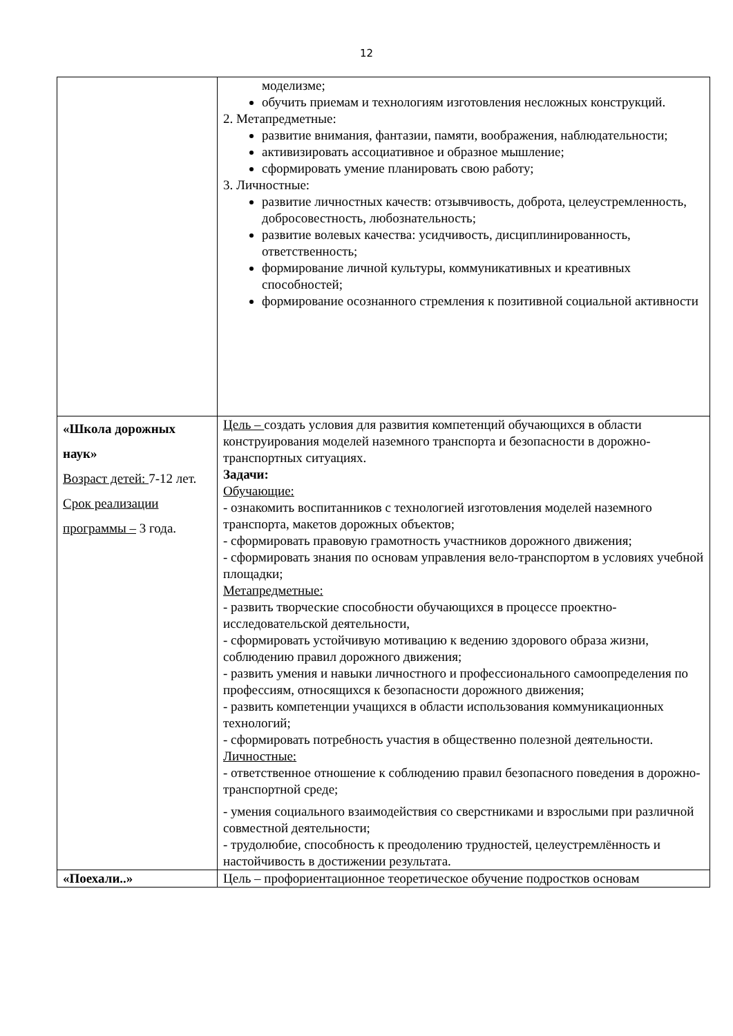12
| | моделизме; обучить приемам и технологиям изготовления несложных конструкций. 2. Метапредметные: развитие внимания, фантазии, памяти, воображения, наблюдательности; активизировать ассоциативное и образное мышление; сформировать умение планировать свою работу; 3. Личностные: развитие личностных качеств: отзывчивость, доброта, целеустремленность, добросовестность, любознательность; развитие волевых качества: усидчивость, дисциплинированность, ответственность; формирование личной культуры, коммуникативных и креативных способностей; формирование осознанного стремления к позитивной социальной активности |
| «Школа дорожных наук» Возраст детей: 7-12 лет. Срок реализации программы – 3 года. | Цель – создать условия для развития компетенций обучающихся в области конструирования моделей наземного транспорта и безопасности в дорожно-транспортных ситуациях. Задачи: Обучающие: - ознакомить воспитанников с технологией изготовления моделей наземного транспорта, макетов дорожных объектов; - сформировать правовую грамотность участников дорожного движения; - сформировать знания по основам управления вело-транспортом в условиях учебной площадки; Метапредметные: - развить творческие способности обучающихся в процессе проектно-исследовательской деятельности, - сформировать устойчивую мотивацию к ведению здорового образа жизни, соблюдению правил дорожного движения; - развить умения и навыки личностного и профессионального самоопределения по профессиям, относящихся к безопасности дорожного движения; - развить компетенции учащихся в области использования коммуникационных технологий; - сформировать потребность участия в общественно полезной деятельности. Личностные: - ответственное отношение к соблюдению правил безопасного поведения в дорожно-транспортной среде; - умения социального взаимодействия со сверстниками и взрослыми при различной совместной деятельности; - трудолюбие, способность к преодолению трудностей, целеустремлённость и настойчивость в достижении результата. |
| «Поехали..» | Цель – профориентационное теоретическое обучение подростков основам |